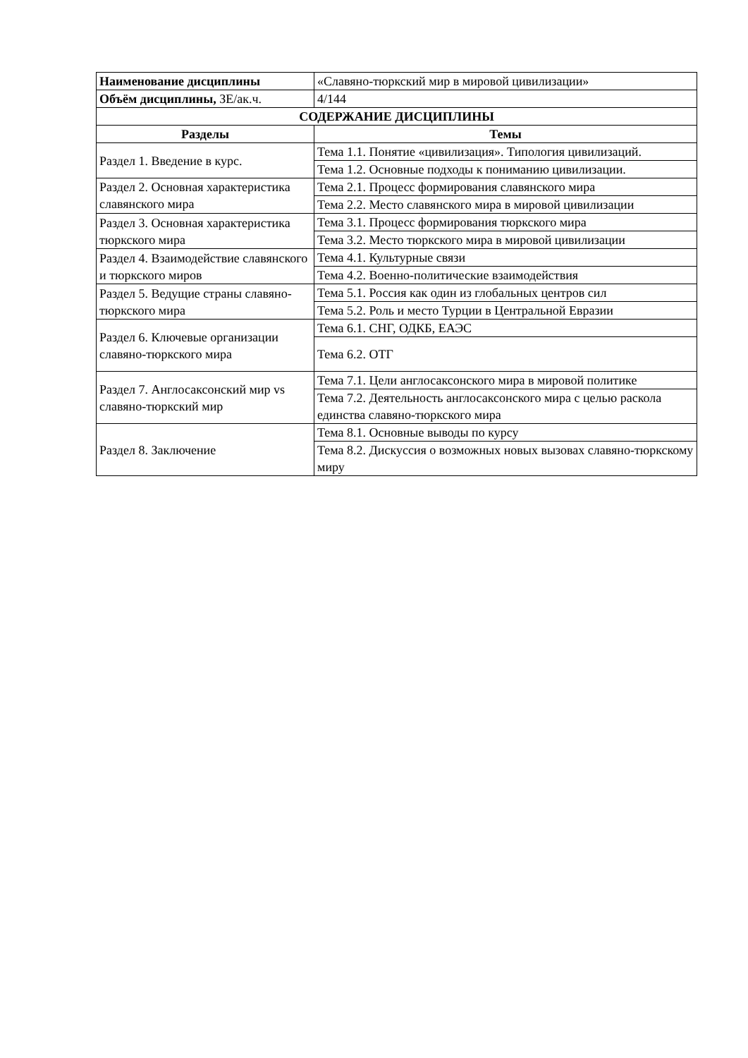| Наименование дисциплины | «Славяно-тюркский мир в мировой цивилизации» |
| Объём дисциплины, ЗЕ/ак.ч. | 4/144 |
| СОДЕРЖАНИЕ ДИСЦИПЛИНЫ | |
| Разделы | Темы |
| Раздел 1. Введение в курс. | Тема 1.1. Понятие «цивилизация». Типология цивилизаций. |
| | Тема 1.2. Основные подходы к пониманию цивилизации. |
| Раздел 2. Основная характеристика славянского мира | Тема 2.1. Процесс формирования славянского мира |
| | Тема 2.2. Место славянского мира в мировой цивилизации |
| Раздел 3. Основная характеристика тюркского мира | Тема 3.1. Процесс формирования тюркского мира |
| | Тема 3.2. Место тюркского мира в мировой цивилизации |
| Раздел 4. Взаимодействие славянского и тюркского миров | Тема 4.1. Культурные связи |
| | Тема 4.2. Военно-политические взаимодействия |
| Раздел 5. Ведущие страны славяно-тюркского мира | Тема 5.1. Россия как один из глобальных центров сил |
| | Тема 5.2. Роль и место Турции в Центральной Евразии |
| Раздел 6. Ключевые организации славяно-тюркского мира | Тема 6.1. СНГ, ОДКБ, ЕАЭС |
| | Тема 6.2. ОТГ |
| Раздел 7. Англосаксонский мир vs славяно-тюркский мир | Тема 7.1. Цели англосаксонского мира в мировой политике |
| | Тема 7.2. Деятельность англосаксонского мира с целью раскола единства славяно-тюркского мира |
| Раздел 8. Заключение | Тема 8.1. Основные выводы по курсу |
| | Тема 8.2. Дискуссия о возможных новых вызовах славяно-тюркскому миру |